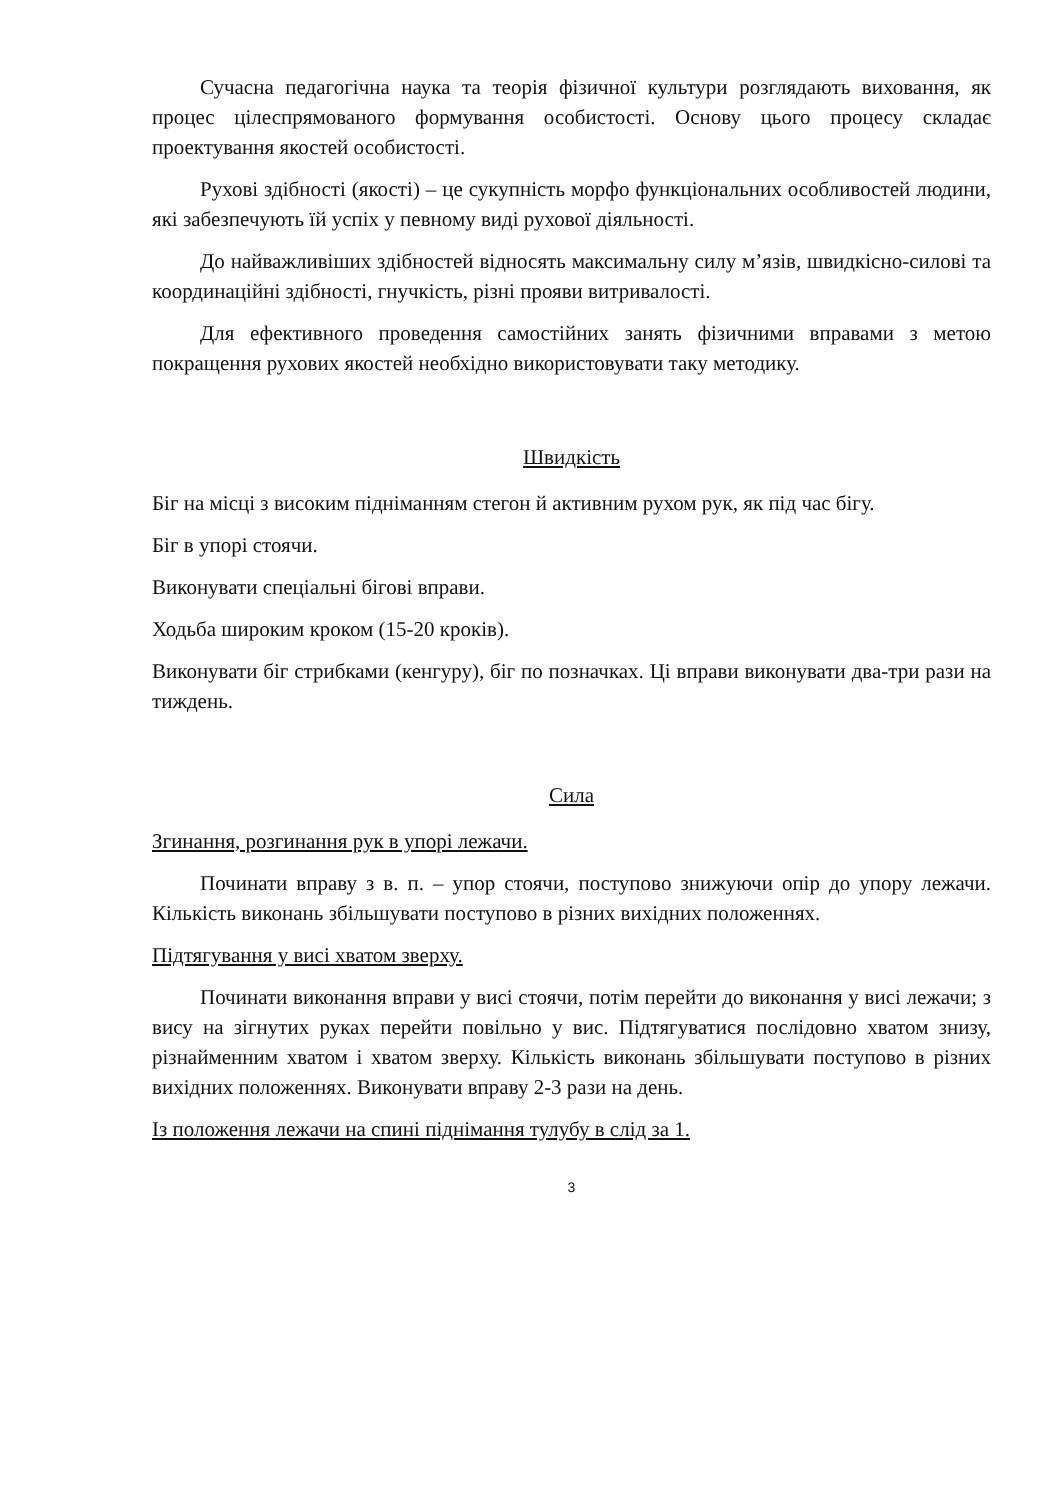Сучасна педагогічна наука та теорія фізичної культури розглядають виховання, як процес цілеспрямованого формування особистості. Основу цього процесу складає проектування якостей особистості.
Рухові здібності (якості) – це сукупність морфо функціональних особливостей людини, які забезпечують їй успіх у певному виді рухової діяльності.
До найважливіших здібностей відносять максимальну силу м’язів, швидкісно-силові та координаційні здібності, гнучкість, різні прояви витривалості.
Для ефективного проведення самостійних занять фізичними вправами з метою покращення рухових якостей необхідно використовувати таку методику.
Швидкість
Біг на місці з високим підніманням стегон й активним рухом рук, як під час бігу.
Біг в упорі стоячи.
Виконувати спеціальні бігові вправи.
Ходьба широким кроком (15-20 кроків).
Виконувати біг стрибками (кенгуру), біг по позначках. Ці вправи виконувати два-три рази на тиждень.
Сила
Згинання, розгинання рук в упорі лежачи.
Починати вправу з в. п. – упор стоячи, поступово знижуючи опір до упору лежачи. Кількість виконань збільшувати поступово в різних вихідних положеннях.
Підтягування у висі хватом зверху.
Починати виконання вправи у висі стоячи, потім перейти до виконання у висі лежачи; з вису на зігнутих руках перейти повільно у вис. Підтягуватися послідовно хватом знизу, різнайменним хватом і хватом зверху. Кількість виконань збільшувати поступово в різних вихідних положеннях. Виконувати вправу 2-3 рази на день.
Із положення лежачи на спині піднімання тулубу в слід за 1.
3